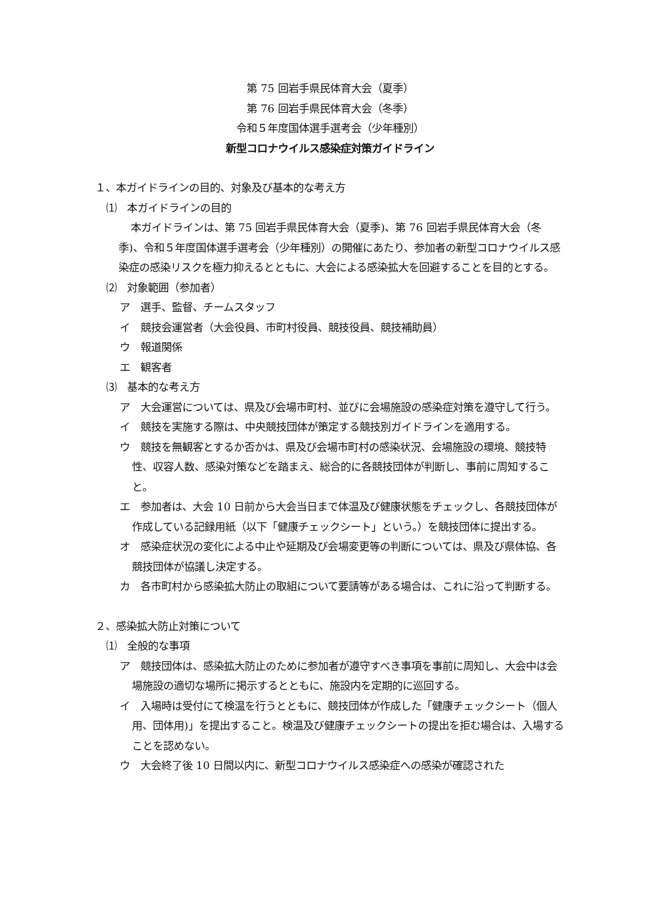第 75 回岩手県民体育大会（夏季）
第 76 回岩手県民体育大会（冬季）
令和５年度国体選手選考会（少年種別）
新型コロナウイルス感染症対策ガイドライン
１、本ガイドラインの目的、対象及び基本的な考え方
⑴　本ガイドラインの目的
本ガイドラインは、第 75 回岩手県民体育大会（夏季)、第 76 回岩手県民体育大会（冬季)、令和５年度国体選手選考会（少年種別）の開催にあたり、参加者の新型コロナウイルス感染症の感染リスクを極力抑えるとともに、大会による感染拡大を回避することを目的とする。
⑵　対象範囲（参加者）
ア　選手、監督、チームスタッフ
イ　競技会運営者（大会役員、市町村役員、競技役員、競技補助員）
ウ　報道関係
エ　観客者
⑶　基本的な考え方
ア　大会運営については、県及び会場市町村、並びに会場施設の感染症対策を遵守して行う。
イ　競技を実施する際は、中央競技団体が策定する競技別ガイドラインを適用する。
ウ　競技を無観客とするか否かは、県及び会場市町村の感染状況、会場施設の環境、競技特性、収容人数、感染対策などを踏まえ、総合的に各競技団体が判断し、事前に周知すること。
エ　参加者は、大会 10 日前から大会当日まで体温及び健康状態をチェックし、各競技団体が作成している記録用紙（以下「健康チェックシート」という。）を競技団体に提出する。
オ　感染症状況の変化による中止や延期及び会場変更等の判断については、県及び県体協、各競技団体が協議し決定する。
カ　各市町村から感染拡大防止の取組について要請等がある場合は、これに沿って判断する。
２、感染拡大防止対策について
⑴　全般的な事項
ア　競技団体は、感染拡大防止のために参加者が遵守すべき事項を事前に周知し、大会中は会場施設の適切な場所に掲示するとともに、施設内を定期的に巡回する。
イ　入場時は受付にて検温を行うとともに、競技団体が作成した「健康チェックシート（個人用、団体用)」を提出すること。検温及び健康チェックシートの提出を拒む場合は、入場することを認めない。
ウ　大会終了後 10 日間以内に、新型コロナウイルス感染症への感染が確認された